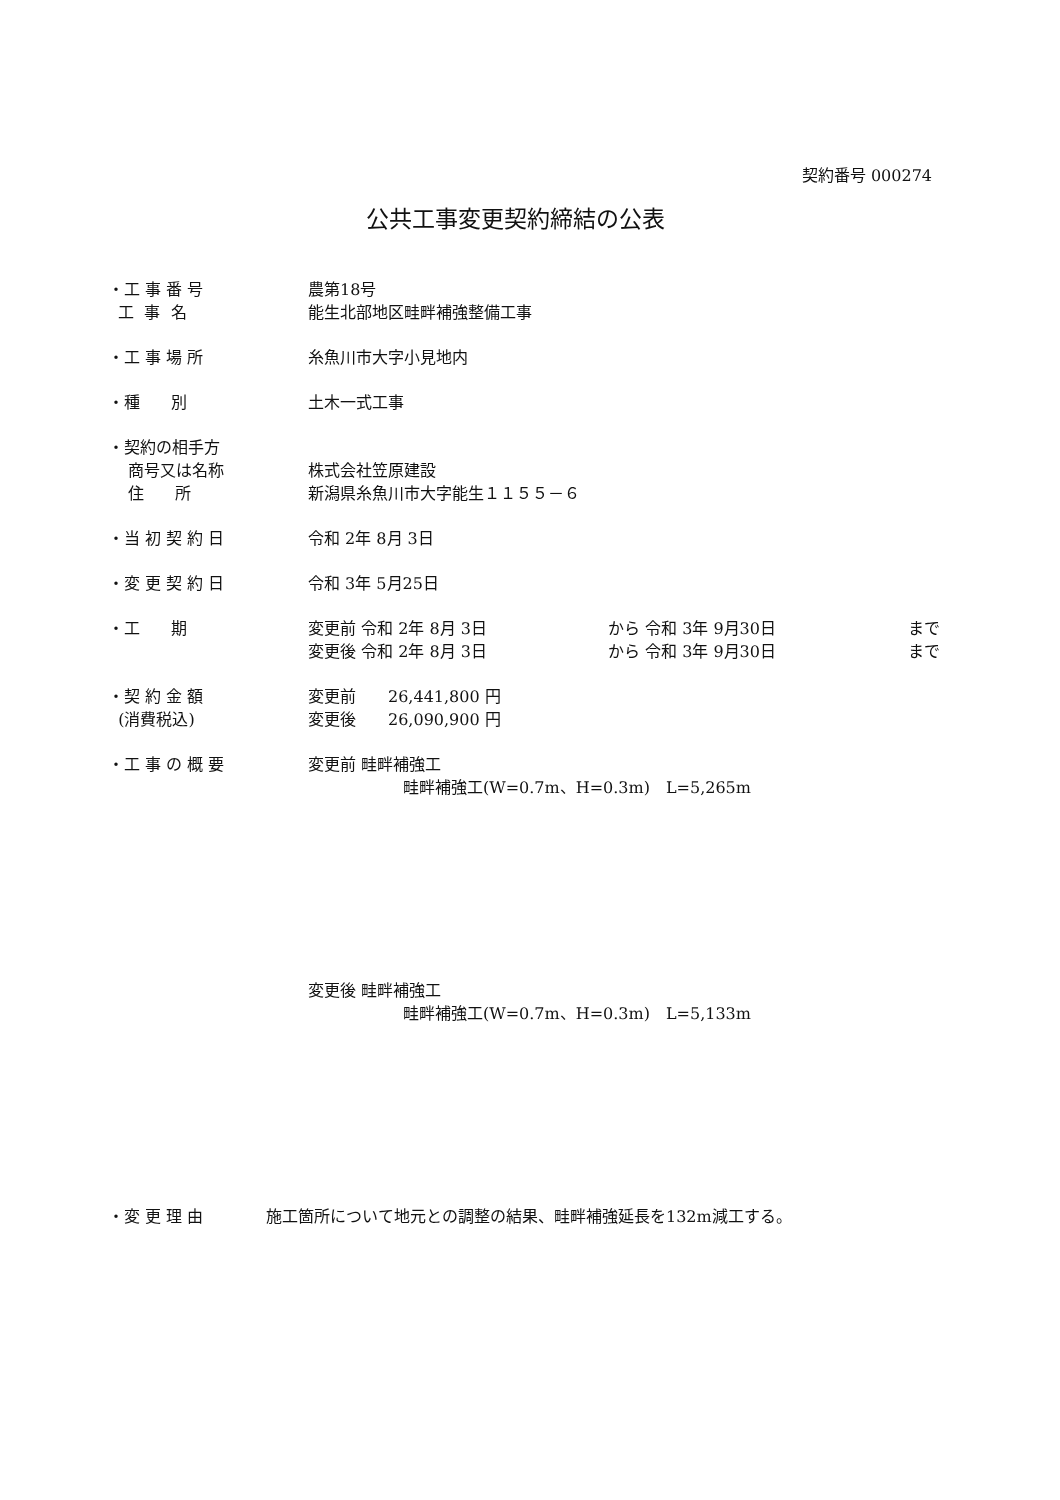契約番号 000274
公共工事変更契約締結の公表
・工 事 番 号 工 事 名
農第18号
能生北部地区畦畔補強整備工事
・工 事 場 所
糸魚川市大字小見地内
・種 別
土木一式工事
・契約の相手方 商号又は名称 住 所
株式会社笠原建設
新潟県糸魚川市大字能生１１５５－６
・当 初 契 約 日
令和 2年 8月 3日
・変 更 契 約 日
令和 3年 5月25日
・工 期
変更前 令和 2年 8月 3日 から 令和 3年 9月30日 まで
変更後 令和 2年 8月 3日 から 令和 3年 9月30日 まで
・契 約 金 額 (消費税込)
変更前　　26,441,800 円
変更後　　26,090,900 円
・工 事 の 概 要
変更前 畦畔補強工
畦畔補強工(W=0.7m、H=0.3m)　L=5,265m
変更後 畦畔補強工
畦畔補強工(W=0.7m、H=0.3m)　L=5,133m
・変 更 理 由
施工箇所について地元との調整の結果、畦畔補強延長を132m減工する。